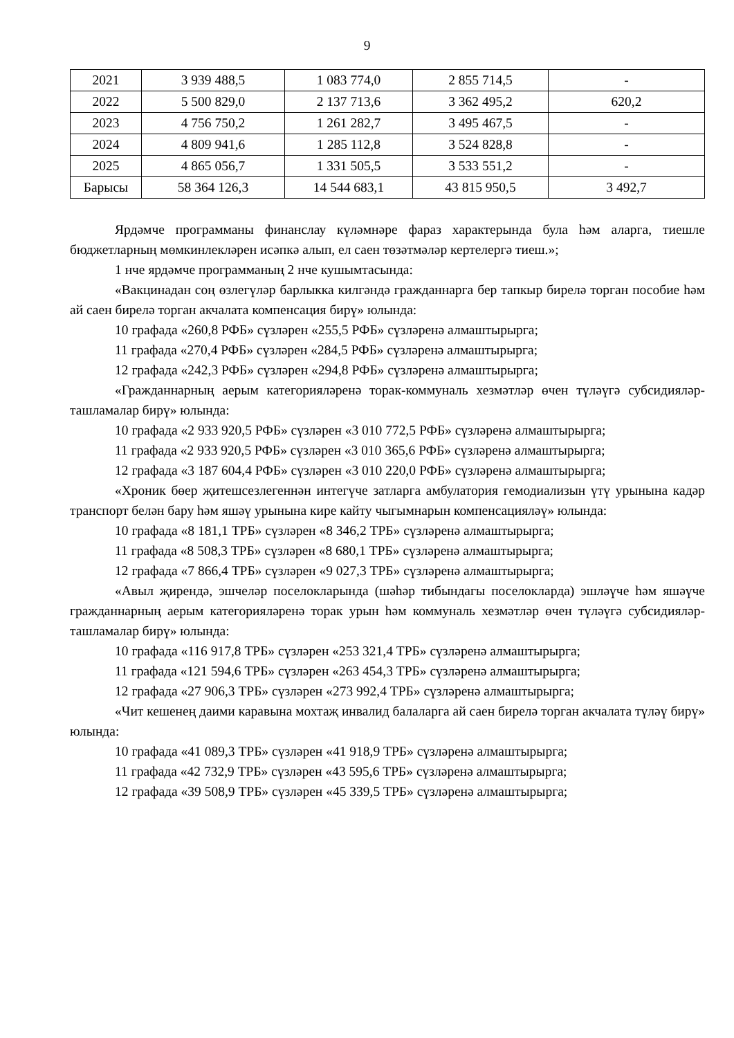9
| 2021 | 3 939 488,5 | 1 083 774,0 | 2 855 714,5 | - |
| 2022 | 5 500 829,0 | 2 137 713,6 | 3 362 495,2 | 620,2 |
| 2023 | 4 756 750,2 | 1 261 282,7 | 3 495 467,5 | - |
| 2024 | 4 809 941,6 | 1 285 112,8 | 3 524 828,8 | - |
| 2025 | 4 865 056,7 | 1 331 505,5 | 3 533 551,2 | - |
| Барысы | 58 364 126,3 | 14 544 683,1 | 43 815 950,5 | 3 492,7 |
Ярдәмче программаны финанслау күләмнәре фараз характерында була һәм аларга, тиешле бюджетларның мөмкинлекләрен исәпкә алып, ел саен төзәтмәләр кертелергә тиеш.»;
1 нче ярдәмче программаның 2 нче кушымтасында:
«Вакцинадан соң өзлегүләр барлыкка килгәндә гражданнарга бер тапкыр бирелә торган пособие һәм ай саен бирелә торган акчалата компенсация бирү» юлында:
10 графада «260,8 РФБ» сүзләрен «255,5 РФБ» сүзләренә алмаштырырга;
11 графада «270,4 РФБ» сүзләрен «284,5 РФБ» сүзләренә алмаштырырга;
12 графада «242,3 РФБ» сүзләрен «294,8 РФБ» сүзләренә алмаштырырга;
«Гражданнарның аерым категорияләренә торак-коммуналь хезмәтләр өчен түләүгә субсидияләр-ташламалар бирү» юлында:
10 графада «2 933 920,5 РФБ» сүзләрен «3 010 772,5 РФБ» сүзләренә алмаштырырга;
11 графада «2 933 920,5 РФБ» сүзләрен «3 010 365,6 РФБ» сүзләренә алмаштырырга;
12 графада «3 187 604,4 РФБ» сүзләрен «3 010 220,0 РФБ» сүзләренә алмаштырырга;
«Хроник бөер җитешсезлегеннән интегүче затларга амбулатория гемодиализын үтү урынына кадәр транспорт белән бару һәм яшәү урынына кире кайту чыгымнарын компенсацияләү» юлында:
10 графада «8 181,1 ТРБ» сүзләрен «8 346,2 ТРБ» сүзләренә алмаштырырга;
11 графада «8 508,3 ТРБ» сүзләрен «8 680,1 ТРБ» сүзләренә алмаштырырга;
12 графада «7 866,4 ТРБ» сүзләрен «9 027,3 ТРБ» сүзләренә алмаштырырга;
«Авыл җирендә, эшчеләр поселокларында (шәһәр тибындагы поселокларда) эшләүче һәм яшәүче гражданнарның аерым категорияләренә торак урын һәм коммуналь хезмәтләр өчен түләүгә субсидияләр-ташламалар бирү» юлында:
10 графада «116 917,8 ТРБ» сүзләрен «253 321,4 ТРБ» сүзләренә алмаштырырга;
11 графада «121 594,6 ТРБ» сүзләрен «263 454,3 ТРБ» сүзләренә алмаштырырга;
12 графада «27 906,3 ТРБ» сүзләрен «273 992,4 ТРБ» сүзләренә алмаштырырга;
«Чит кешенең даими каравына мохтаҗ инвалид балаларга ай саен бирелә торган акчалата түләү бирү» юлында:
10 графада «41 089,3 ТРБ» сүзләрен «41 918,9 ТРБ» сүзләренә алмаштырырга;
11 графада «42 732,9 ТРБ» сүзләрен «43 595,6 ТРБ» сүзләренә алмаштырырга;
12 графада «39 508,9 ТРБ» сүзләрен «45 339,5 ТРБ» сүзләренә алмаштырырга;